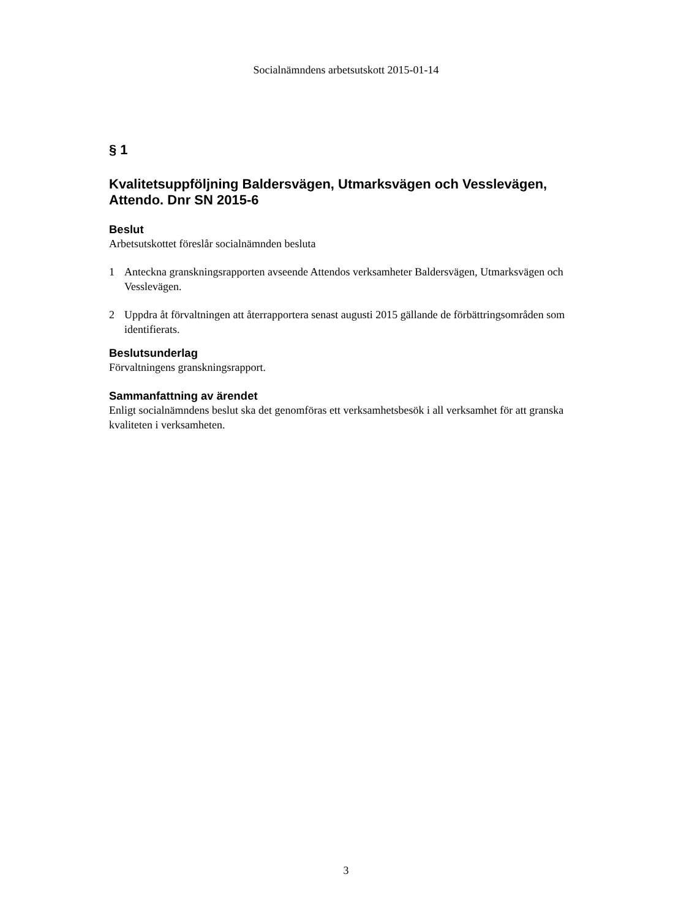Socialnämndens arbetsutskott 2015-01-14
§ 1
Kvalitetsuppföljning Baldersvägen, Utmarksvägen och Vesslevägen, Attendo. Dnr SN 2015-6
Beslut
Arbetsutskottet föreslår socialnämnden besluta
1 Anteckna granskningsrapporten avseende Attendos verksamheter Baldersvägen, Utmarksvägen och Vesslevägen.
2 Uppdra åt förvaltningen att återrapportera senast augusti 2015 gällande de förbättringsområden som identifierats.
Beslutsunderlag
Förvaltningens granskningsrapport.
Sammanfattning av ärendet
Enligt socialnämndens beslut ska det genomföras ett verksamhetsbesök i all verksamhet för att granska kvaliteten i verksamheten.
3